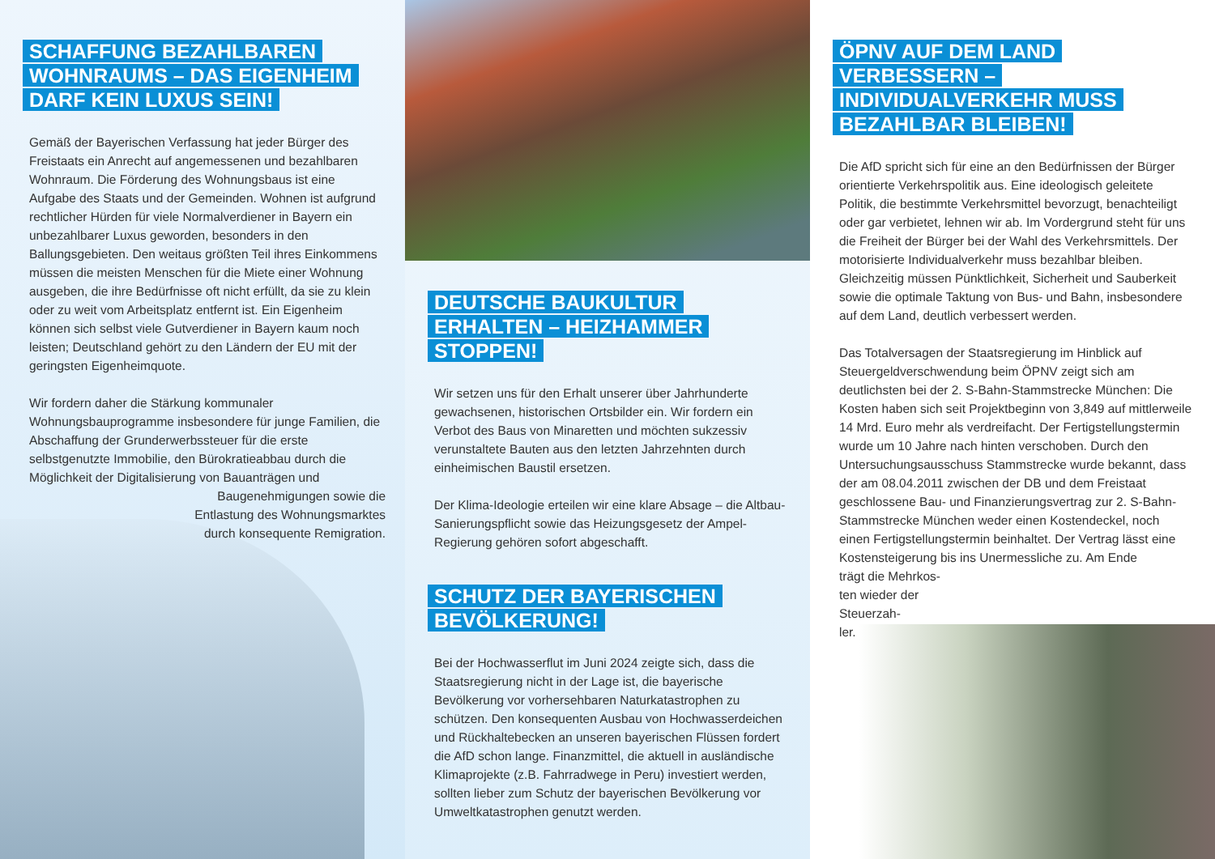SCHAFFUNG BEZAHLBAREN WOHNRAUMS – DAS EIGENHEIM DARF KEIN LUXUS SEIN!
Gemäß der Bayerischen Verfassung hat jeder Bürger des Freistaats ein Anrecht auf angemessenen und bezahlbaren Wohnraum. Die Förderung des Wohnungsbaus ist eine Aufgabe des Staats und der Gemeinden. Wohnen ist aufgrund rechtlicher Hürden für viele Normalverdiener in Bayern ein unbezahlbarer Luxus geworden, besonders in den Ballungsgebieten. Den weitaus größten Teil ihres Einkommens müssen die meisten Menschen für die Miete einer Wohnung ausgeben, die ihre Bedürfnisse oft nicht erfüllt, da sie zu klein oder zu weit vom Arbeitsplatz entfernt ist. Ein Eigenheim können sich selbst viele Gutverdiener in Bayern kaum noch leisten; Deutschland gehört zu den Ländern der EU mit der geringsten Eigenheimquote.
Wir fordern daher die Stärkung kommunaler Wohnungsbauprogramme insbesondere für junge Familien, die Abschaffung der Grunderwerbssteuer für die erste selbstgenutzte Immobilie, den Bürokratieabbau durch die Möglichkeit der Digitalisierung von Bauanträgen und
Baugenehmigungen sowie die Entlastung des Wohnungsmarktes durch konsequente Remigration.
DEUTSCHE BAUKULTUR ERHALTEN – HEIZHAMMER STOPPEN!
Wir setzen uns für den Erhalt unserer über Jahrhunderte gewachsenen, historischen Ortsbilder ein. Wir fordern ein Verbot des Baus von Minaretten und möchten sukzessiv verunstaltete Bauten aus den letzten Jahrzehnten durch einheimischen Baustil ersetzen.
Der Klima-Ideologie erteilen wir eine klare Absage – die Altbau-Sanierungspflicht sowie das Heizungsgesetz der Ampel-Regierung gehören sofort abgeschafft.
SCHUTZ DER BAYERISCHEN BEVÖLKERUNG!
Bei der Hochwasserflut im Juni 2024 zeigte sich, dass die Staatsregierung nicht in der Lage ist, die bayerische Bevölkerung vor vorhersehbaren Naturkatastrophen zu schützen. Den konsequenten Ausbau von Hochwasserdeichen und Rückhaltebecken an unseren bayerischen Flüssen fordert die AfD schon lange. Finanzmittel, die aktuell in ausländische Klimaprojekte (z.B. Fahrradwege in Peru) investiert werden, sollten lieber zum Schutz der bayerischen Bevölkerung vor Umweltkatastrophen genutzt werden.
ÖPNV AUF DEM LAND VERBESSERN – INDIVIDUALVERKEHR MUSS BEZAHLBAR BLEIBEN!
Die AfD spricht sich für eine an den Bedürfnissen der Bürger orientierte Verkehrspolitik aus. Eine ideologisch geleitete Politik, die bestimmte Verkehrsmittel bevorzugt, benachteiligt oder gar verbietet, lehnen wir ab. Im Vordergrund steht für uns die Freiheit der Bürger bei der Wahl des Verkehrsmittels. Der motorisierte Individualverkehr muss bezahlbar bleiben. Gleichzeitig müssen Pünktlichkeit, Sicherheit und Sauberkeit sowie die optimale Taktung von Bus- und Bahn, insbesondere auf dem Land, deutlich verbessert werden.
Das Totalversagen der Staatsregierung im Hinblick auf Steuergeldverschwendung beim ÖPNV zeigt sich am deutlichsten bei der 2. S-Bahn-Stammstrecke München: Die Kosten haben sich seit Projektbeginn von 3,849 auf mittlerweile 14 Mrd. Euro mehr als verdreifacht. Der Fertigstellungstermin wurde um 10 Jahre nach hinten verschoben. Durch den Untersuchungsausschuss Stammstrecke wurde bekannt, dass der am 08.04.2011 zwischen der DB und dem Freistaat geschlossene Bau- und Finanzierungsvertrag zur 2. S-Bahn-Stammstrecke München weder einen Kostendeckel, noch einen Fertigstellungstermin beinhaltet. Der Vertrag lässt eine Kostensteigerung bis ins Unermessliche zu. Am Ende
trägt die Mehrkos-
ten wieder der
Steuerzah-
ler.